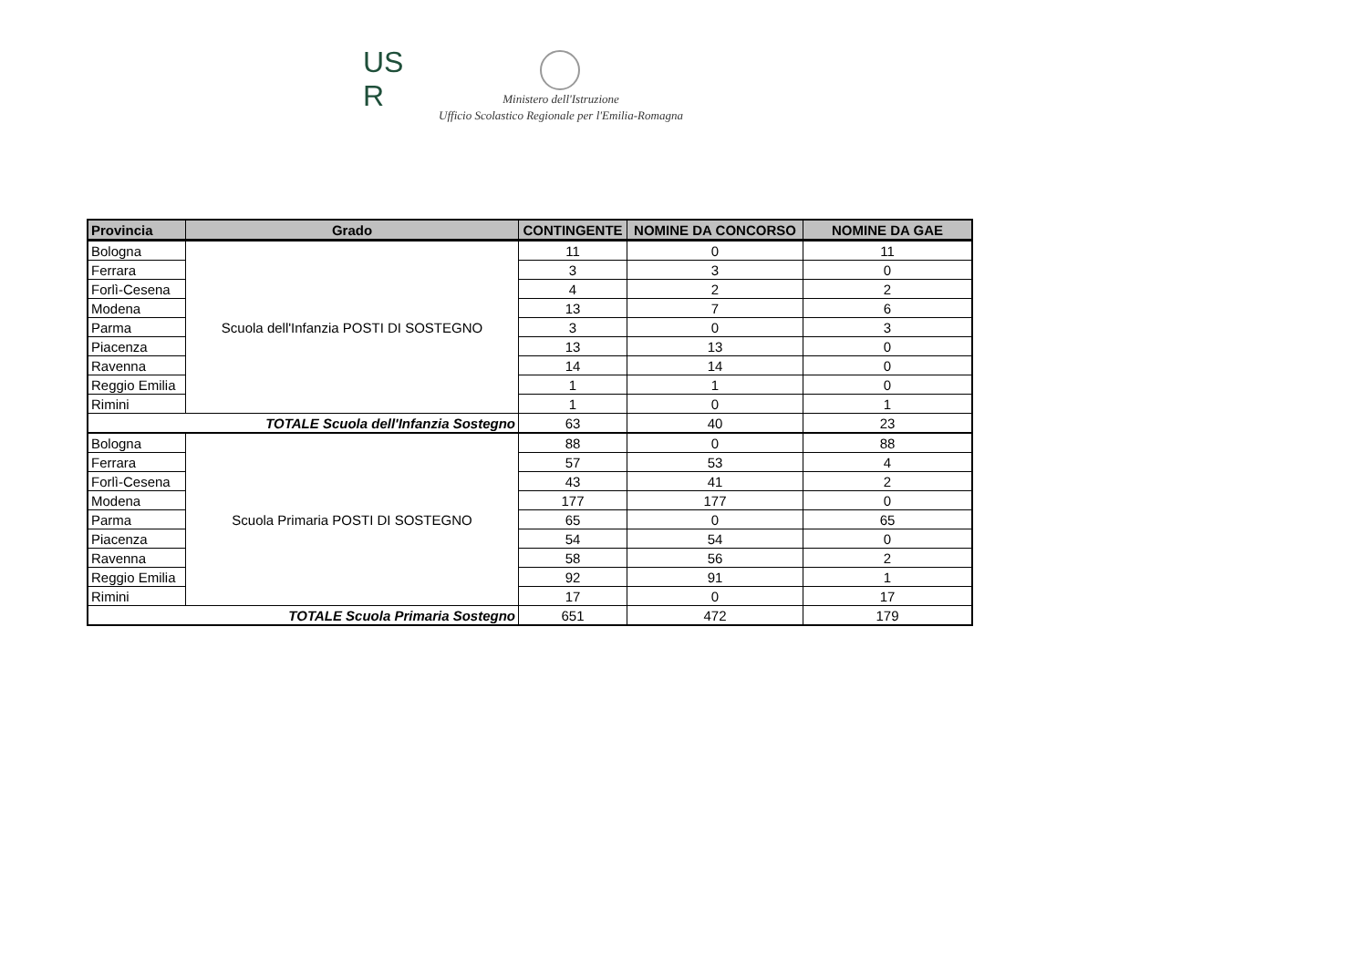US
R
Ministero dell'Istruzione
Ufficio Scolastico Regionale per l'Emilia-Romagna
| Provincia | Grado | CONTINGENTE | NOMINE DA CONCORSO | NOMINE DA GAE |
| --- | --- | --- | --- | --- |
| Bologna | Scuola dell'Infanzia POSTI DI SOSTEGNO | 11 | 0 | 11 |
| Ferrara | | 3 | 3 | 0 |
| Forlì-Cesena | | 4 | 2 | 2 |
| Modena | | 13 | 7 | 6 |
| Parma | | 3 | 0 | 3 |
| Piacenza | | 13 | 13 | 0 |
| Ravenna | | 14 | 14 | 0 |
| Reggio Emilia | | 1 | 1 | 0 |
| Rimini | | 1 | 0 | 1 |
| TOTALE Scuola dell'Infanzia Sostegno | | 63 | 40 | 23 |
| Bologna | Scuola Primaria POSTI DI SOSTEGNO | 88 | 0 | 88 |
| Ferrara | | 57 | 53 | 4 |
| Forlì-Cesena | | 43 | 41 | 2 |
| Modena | | 177 | 177 | 0 |
| Parma | | 65 | 0 | 65 |
| Piacenza | | 54 | 54 | 0 |
| Ravenna | | 58 | 56 | 2 |
| Reggio Emilia | | 92 | 91 | 1 |
| Rimini | | 17 | 0 | 17 |
| TOTALE Scuola Primaria Sostegno | | 651 | 472 | 179 |